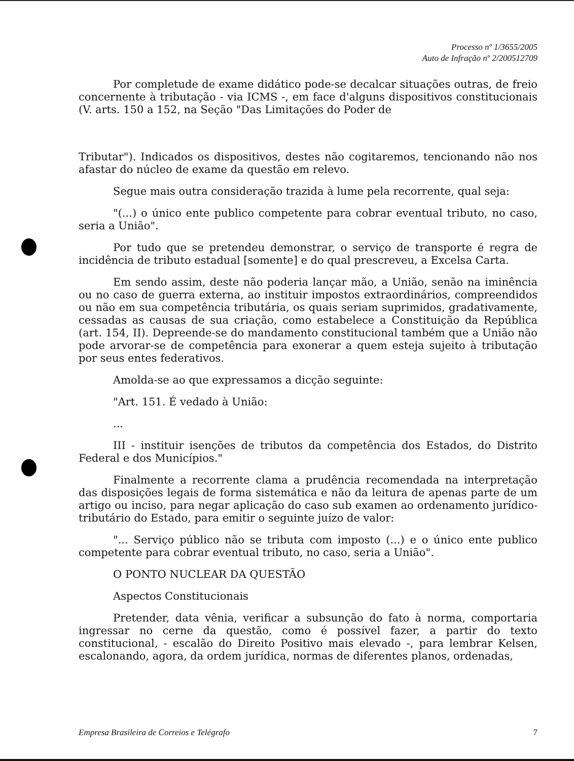Processo nº 1/3655/2005
Auto de Infração nº 2/200512709
Por completude de exame didático pode-se decalcar situações outras, de freio concernente à tributação - via ICMS -, em face d'alguns dispositivos constitucionais (V. arts. 150 a 152, na Seção "Das Limitações do Poder de
Tributar"). Indicados os dispositivos, destes não cogitaremos, tencionando não nos afastar do núcleo de exame da questão em relevo.
Segue mais outra consideração trazida à lume pela recorrente, qual seja:
"(...) o único ente publico competente para cobrar eventual tributo, no caso, seria a União".
Por tudo que se pretendeu demonstrar, o serviço de transporte é regra de incidência de tributo estadual [somente] e do qual prescreveu, a Excelsa Carta.
Em sendo assim, deste não poderia lançar mão, a União, senão na iminência ou no caso de guerra externa, ao instituir impostos extraordinários, compreendidos ou não em sua competência tributária, os quais seriam suprimidos, gradativamente, cessadas as causas de sua criação, como estabelece a Constituição da República (art. 154, II). Depreende-se do mandamento constitucional também que a União não pode arvorar-se de competência para exonerar a quem esteja sujeito à tributação por seus entes federativos.
Amolda-se ao que expressamos a dicção seguinte:
"Art. 151. É vedado à União:
...
III - instituir isenções de tributos da competência dos Estados, do Distrito Federal e dos Municípios."
Finalmente a recorrente clama a prudência recomendada na interpretação das disposições legais de forma sistemática e não da leitura de apenas parte de um artigo ou inciso, para negar aplicação do caso sub examen ao ordenamento jurídico-tributário do Estado, para emitir o seguinte juízo de valor:
"... Serviço público não se tributa com imposto (...) e o único ente publico competente para cobrar eventual tributo, no caso, seria a União".
O PONTO NUCLEAR DA QUESTÃO
Aspectos Constitucionais
Pretender, data vênia, verificar a subsunção do fato à norma, comportaria ingressar no cerne da questão, como é possível fazer, a partir do texto constitucional, - escalão do Direito Positivo mais elevado -, para lembrar Kelsen, escalonando, agora, da ordem jurídica, normas de diferentes planos, ordenadas,
Empresa Brasileira de Correios e Telégrafo 7